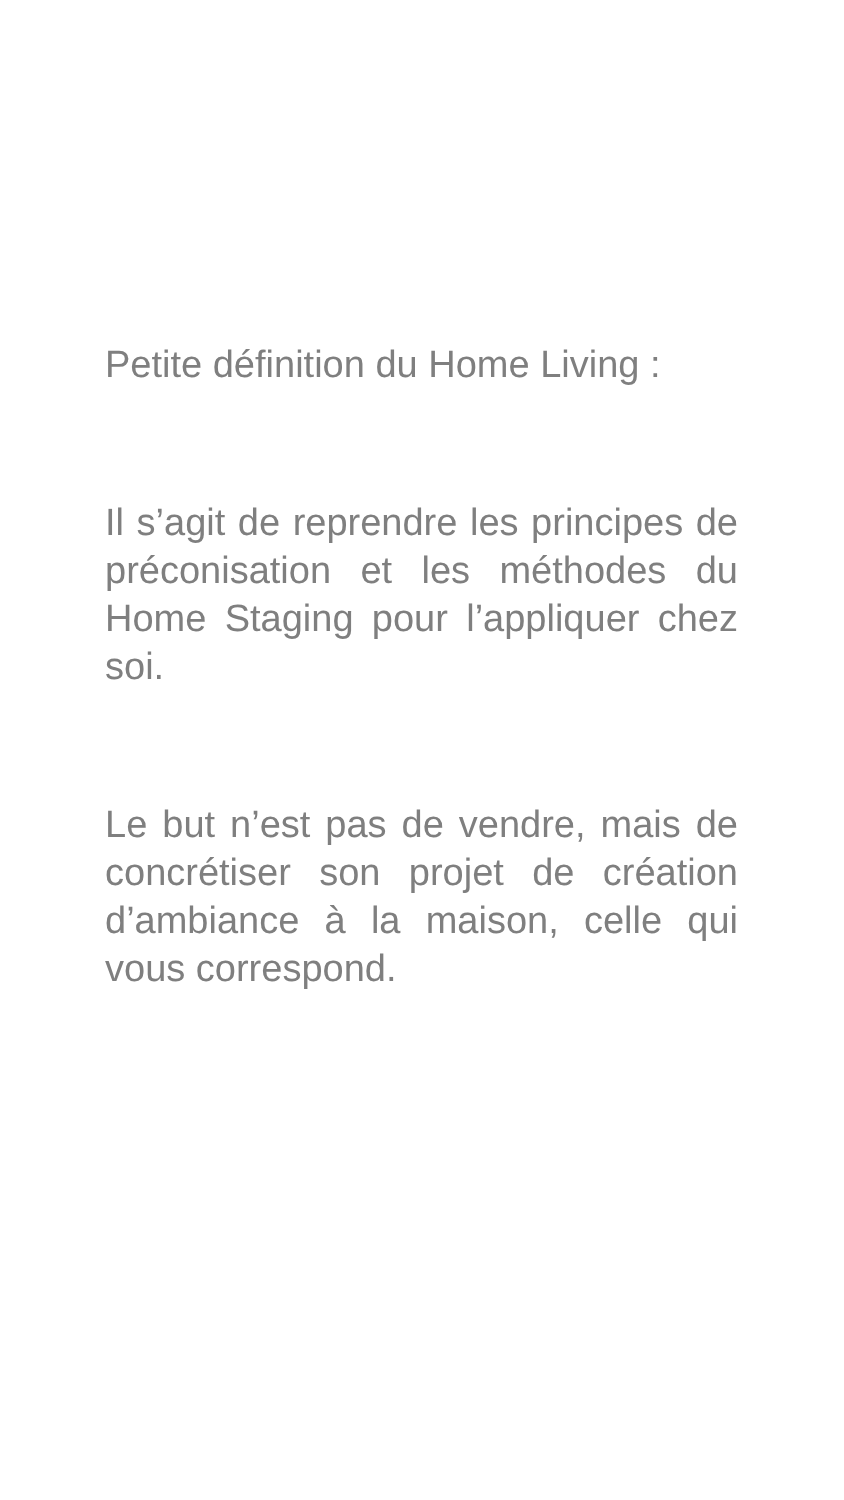Petite définition du Home Living :
Il s’agit de reprendre les principes de préconisation et les méthodes du Home Staging pour l’appliquer chez soi.
Le but n’est pas de vendre, mais de concrétiser son projet de création d’ambiance à la maison, celle qui vous correspond.